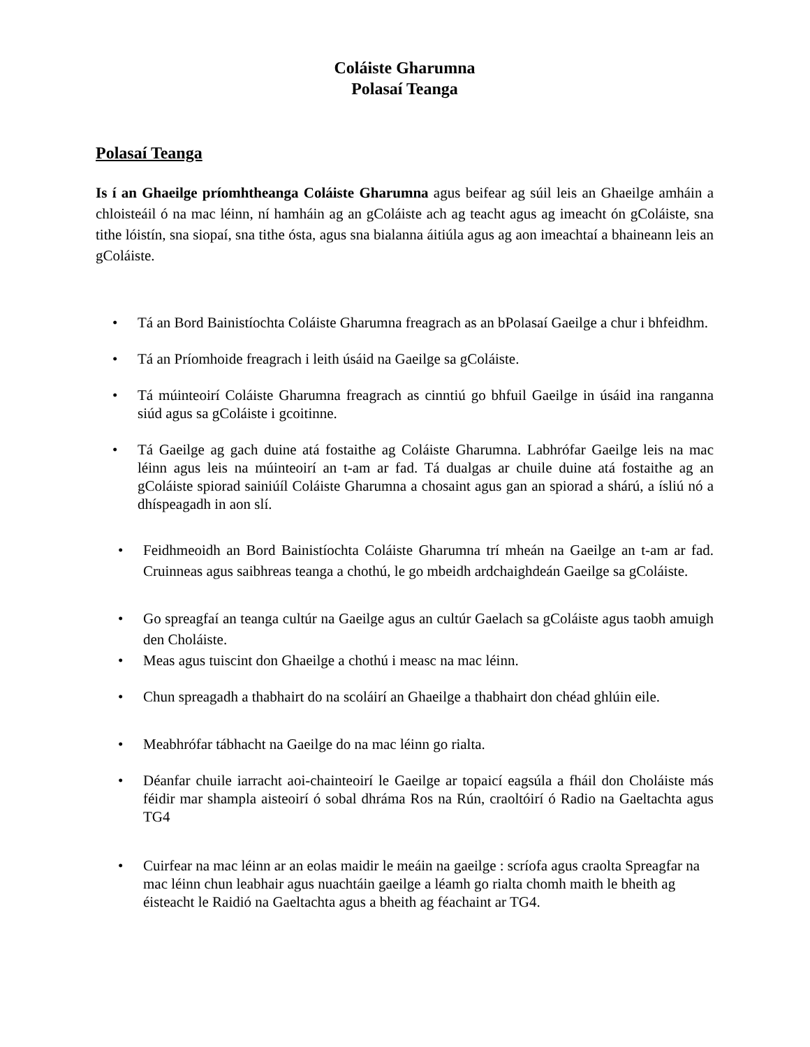Coláiste Gharumna
Polasaí Teanga
Polasaí Teanga
Is í an Ghaeilge príomhtheanga Coláiste Gharumna agus beifear ag súil leis an Ghaeilge amháin a chloisteáil ó na mac léinn, ní hamháin ag an gColáiste ach ag teacht agus ag imeacht ón gColáiste, sna tithe lóistín, sna siopaí, sna tithe ósta, agus sna bialanna áitiúla agus ag aon imeachtaí a bhaineann leis an gColáiste.
• Tá an Bord Bainistíochta Coláiste Gharumna freagrach as an bPolasaí Gaeilge a chur i bhfeidhm.
• Tá an Príomhoide freagrach i leith úsáid na Gaeilge sa gColáiste.
• Tá múinteoirí Coláiste Gharumna freagrach as cinntiú go bhfuil Gaeilge in úsáid ina ranganna siúd agus sa gColáiste i gcoitinne.
• Tá Gaeilge ag gach duine atá fostaithe ag Coláiste Gharumna. Labhrófar Gaeilge leis na mac léinn agus leis na múinteoirí an t-am ar fad. Tá dualgas ar chuile duine atá fostaithe ag an gColáiste spiorad sainiúíl Coláiste Gharumna a chosaint agus gan an spiorad a shárú, a ísliú nó a dhíspeagadh in aon slí.
• Feidhmeoidh an Bord Bainistíochta Coláiste Gharumna trí mheán na Gaeilge an t-am ar fad. Cruinneas agus saibhreas teanga a chothú, le go mbeidh ardchaighdeán Gaeilge sa gColáiste.
• Go spreagfaí an teanga cultúr na Gaeilge agus an cultúr Gaelach sa gColáiste agus taobh amuigh den Choláiste.
• Meas agus tuiscint don Ghaeilge a chothú i measc na mac léinn.
• Chun spreagadh a thabhairt do na scoláirí an Ghaeilge a thabhairt don chéad ghlúin eile.
• Meabhrófar tábhacht na Gaeilge do na mac léinn go rialta.
• Déanfar chuile iarracht aoi-chainteoirí le Gaeilge ar topaicí eagsúla a fháil don Choláiste más féidir mar shampla aisteoirí ó sobal dhráma Ros na Rún, craoltóirí ó Radio na Gaeltachta agus TG4
• Cuirfear na mac léinn ar an eolas maidir le meáin na gaeilge : scríofa agus craolta Spreagfar na mac léinn chun leabhair agus nuachtáin gaeilge a léamh go rialta chomh maith le bheith ag éisteacht le Raidió na Gaeltachta agus a bheith ag féachaint ar TG4.